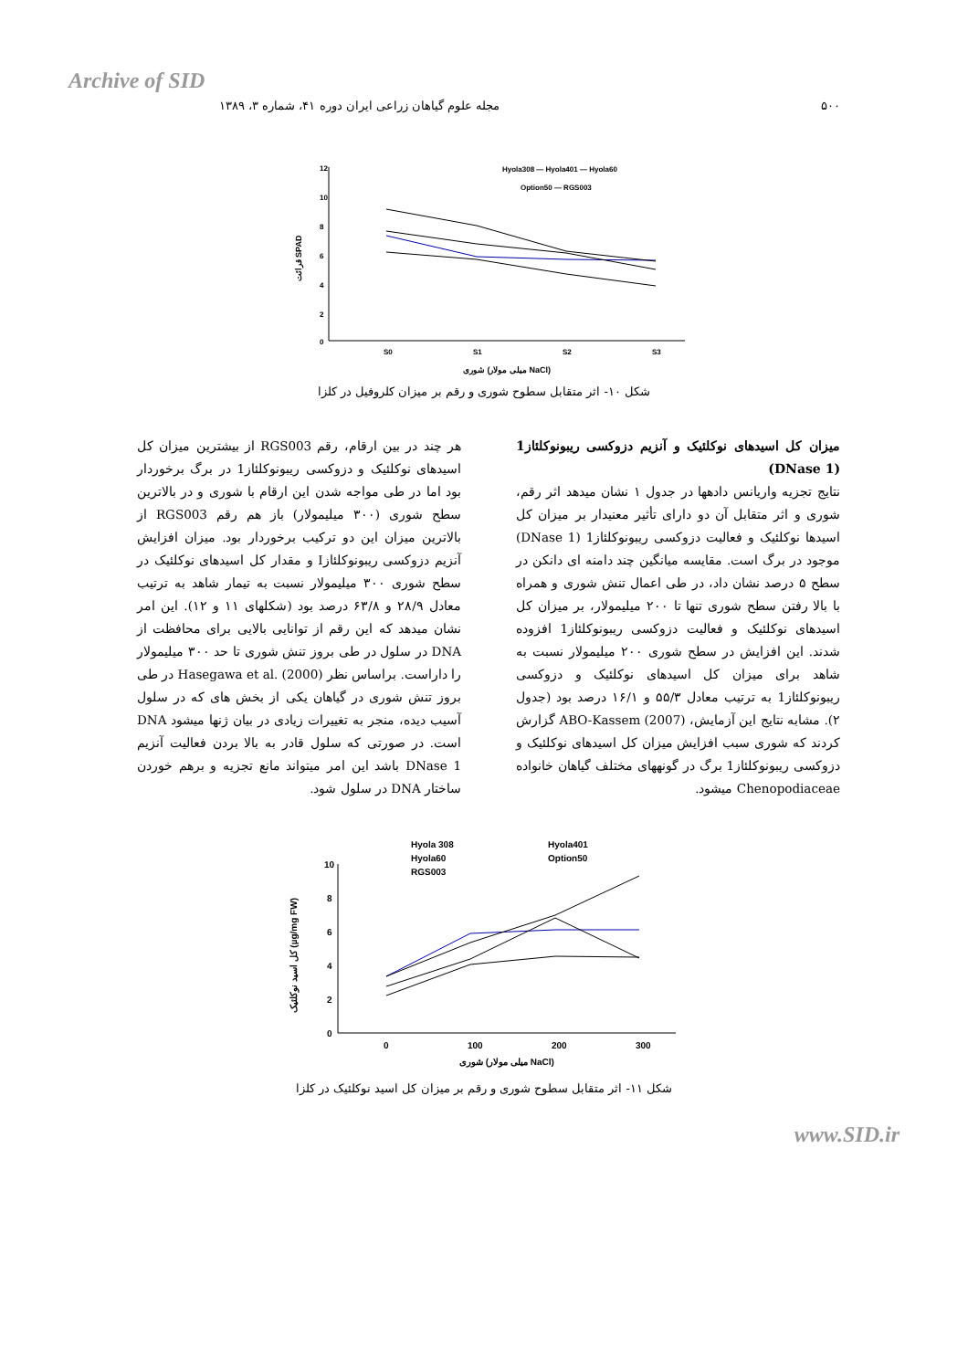Archive of SID
۵۰۰ مجله علوم گیاهان زراعی ایران دوره ۴۱، شماره ۳، ۱۳۸۹
قرائت SPAD
12
10
8
6
4
2
0
S0
S1
S2
S3
شوری (میلی مولار NaCl)
Hyola308 — Hyola401 — Hyola60
Option50 — RGS003
شکل ۱۰- اثر متقابل سطوح شوری و رقم بر میزان کلروفیل در کلزا
میزان کل اسیدهای نوکلئیک و آنزیم دزوکسی ریبونوکلئاز1 (DNase 1)
نتایج تجزیه واریانس دادهها در جدول ۱ نشان میدهد اثر رقم، شوری و اثر متقابل آن دو دارای تأثیر معنیدار بر میزان کل اسیدها نوکلئیک و فعالیت دزوکسی ریبونوکلئاز1 (DNase 1) موجود در برگ است. مقایسه میانگین چند دامنه ای دانکن در سطح ۵ درصد نشان داد، در طی اعمال تنش شوری و همراه با بالا رفتن سطح شوری تنها تا ۲۰۰ میلیمولار، بر میزان کل اسیدهای نوکلئیک و فعالیت دزوکسی ریبونوکلئاز1 افزوده شدند. این افزایش در سطح شوری ۲۰۰ میلیمولار نسبت به شاهد برای میزان کل اسیدهای نوکلئیک و دزوکسی ریبونوکلئاز1 به ترتیب معادل ۵۵/۳ و ۱۶/۱ درصد بود (جدول ۲). مشابه نتایج این آزمایش، ABO-Kassem (2007) گزارش کردند که شوری سبب افزایش میزان کل اسیدهای نوکلئیک و دزوکسی ریبونوکلئاز1 برگ در گونههای مختلف گیاهان خانواده Chenopodiaceae میشود.
هر چند در بین ارقام، رقم RGS003 از بیشترین میزان کل اسیدهای نوکلئیک و دزوکسی ریبونوکلئاز1 در برگ برخوردار بود اما در طی مواجه شدن این ارقام با شوری و در بالاترین سطح شوری (۳۰۰ میلیمولار) باز هم رقم RGS003 از بالاترین میزان این دو ترکیب برخوردار بود. میزان افزایش آنزیم دزوکسی ریبونوکلئازI و مقدار کل اسیدهای نوکلئیک در سطح شوری ۳۰۰ میلیمولار نسبت به تیمار شاهد به ترتیب معادل ۲۸/۹ و ۶۳/۸ درصد بود (شکلهای ۱۱ و ۱۲). این امر نشان میدهد که این رقم از توانایی بالایی برای محافظت از DNA در سلول در طی بروز تنش شوری تا حد ۳۰۰ میلیمولار را داراست. براساس نظر Hasegawa et al. (2000) در طی بروز تنش شوری در گیاهان یکی از بخش های که در سلول آسیب دیده، منجر به تغییرات زیادی در بیان ژنها میشود DNA است. در صورتی که سلول قادر به بالا بردن فعالیت آنزیم DNase 1 باشد این امر میتواند مانع تجزیه و برهم خوردن ساختار DNA در سلول شود.
کل اسید نوکلئیک (µg/mg FW)
10
8
6
4
2
0
0
100
200
300
شوری (میلی مولار NaCl)
Hyola 308
Hyola401
Hyola60
Option50
RGS003
شکل ۱۱- اثر متقابل سطوح شوری و رقم بر میزان کل اسید نوکلئیک در کلزا
www.SID.ir